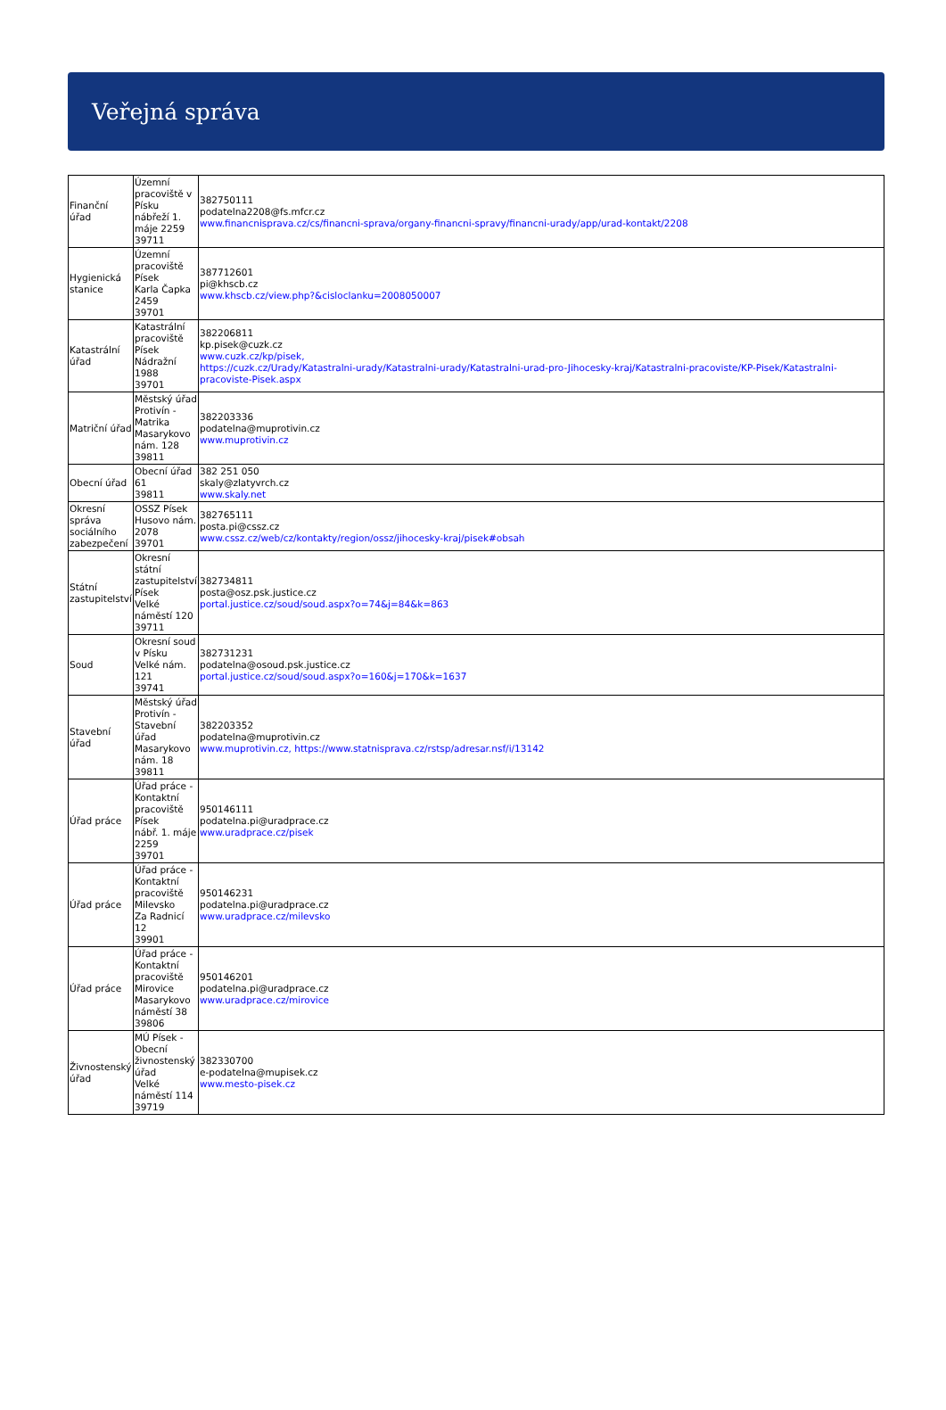Veřejná správa
| Finanční úřad | Územní pracoviště v Písku nábřeží 1. máje 2259 39711 | 382750111 podatelna2208@fs.mfcr.cz www.financnisprava.cz/cs/financni-sprava/organy-financni-spravy/financni-urady/app/urad-kontakt/2208 |
| Hygienická stanice | Územní pracoviště Písek Karla Čapka 2459 39701 | 387712601 pi@khscb.cz www.khscb.cz/view.php?&cisloclanku=2008050007 |
| Katastrální úřad | Katastrální pracoviště Písek Nádražní 1988 39701 | 382206811 kp.pisek@cuzk.cz www.cuzk.cz/kp/pisek, https://cuzk.cz/Urady/Katastralni-urady/Katastralni-urady/Katastralni-urad-pro-Jihocesky-kraj/Katastralni-pracoviste/KP-Pisek/Katastralni-pracoviste-Pisek.aspx |
| Matriční úřad | Městský úřad Protivín - Matrika Masarykovo nám. 128 39811 | 382203336 podatelna@muprotivin.cz www.muprotivin.cz |
| Obecní úřad | Obecní úřad 61 39811 | 382 251 050 skaly@zlatyvrch.cz www.skaly.net |
| Okresní správa sociálního zabezpečení | OSSZ Písek Husovo nám. 2078 39701 | 382765111 posta.pi@cssz.cz www.cssz.cz/web/cz/kontakty/region/ossz/jihocesky-kraj/pisek#obsah |
| Státní zastupitelství | Okresní státní zastupitelství Písek Velké náměstí 120 39711 | 382734811 posta@osz.psk.justice.cz portal.justice.cz/soud/soud.aspx?o=74&j=84&k=863 |
| Soud | Okresní soud v Písku Velké nám. 121 39741 | 382731231 podatelna@osoud.psk.justice.cz portal.justice.cz/soud/soud.aspx?o=160&j=170&k=1637 |
| Stavební úřad | Městský úřad Protivín - Stavební úřad Masarykovo nám. 18 39811 | 382203352 podatelna@muprotivin.cz www.muprotivin.cz, https://www.statnisprava.cz/rstsp/adresar.nsf/i/13142 |
| Úřad práce | Úřad práce - Kontaktní pracoviště Písek nábř. 1. máje 2259 39701 | 950146111 podatelna.pi@uradprace.cz www.uradprace.cz/pisek |
| Úřad práce | Úřad práce - Kontaktní pracoviště Milevsko Za Radnicí 12 39901 | 950146231 podatelna.pi@uradprace.cz www.uradprace.cz/milevsko |
| Úřad práce | Úřad práce - Kontaktní pracoviště Mirovice Masarykovo náměstí 38 39806 | 950146201 podatelna.pi@uradprace.cz www.uradprace.cz/mirovice |
| Živnostenský úřad | MÚ Písek - Obecní živnostenský úřad Velké náměstí 114 39719 | 382330700 e-podatelna@mupisek.cz www.mesto-pisek.cz |